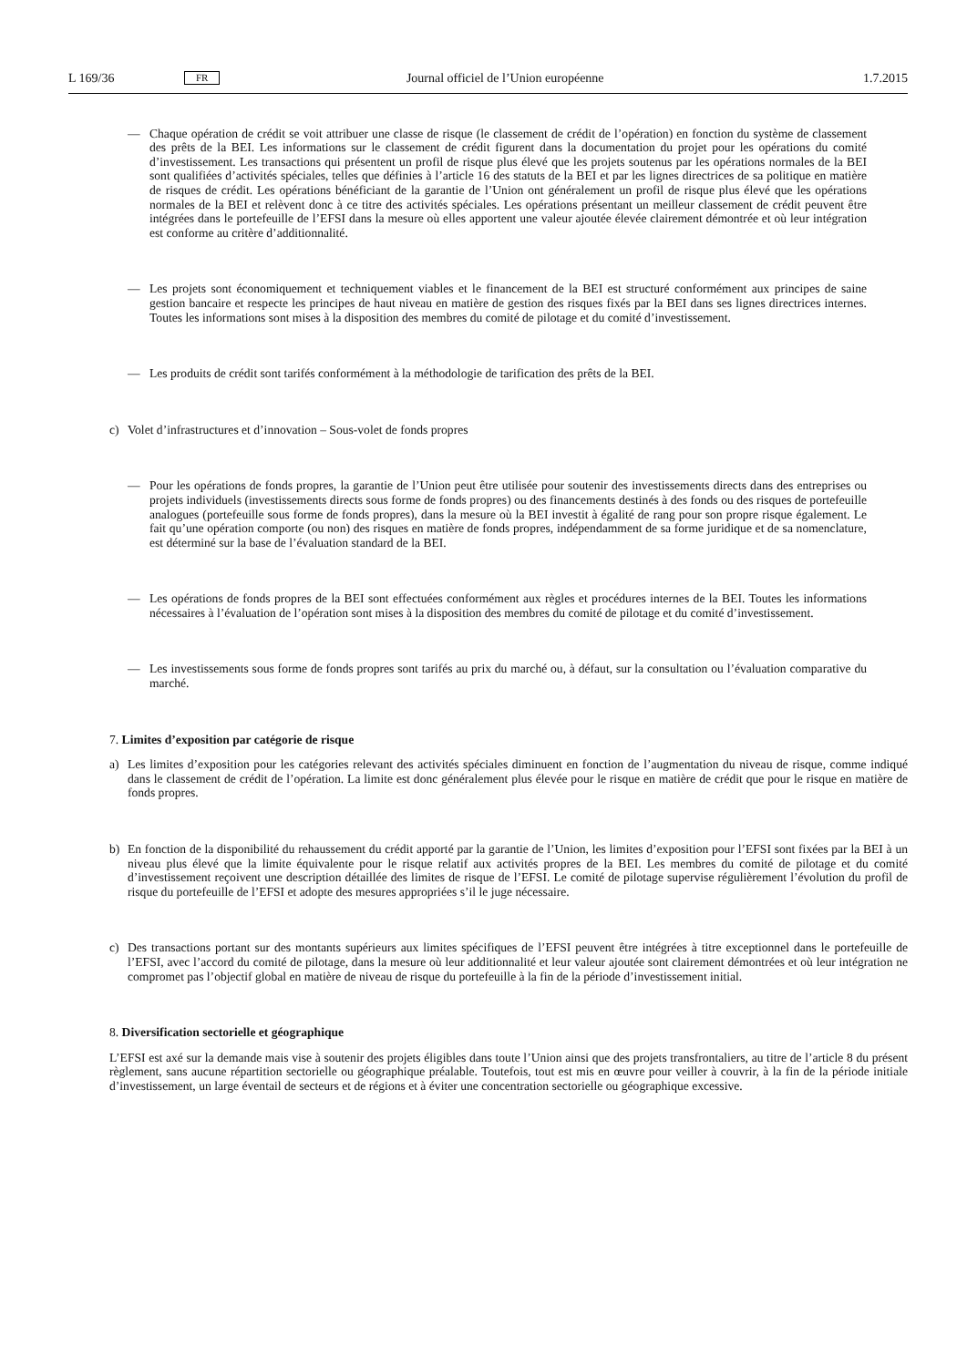L 169/36 FR Journal officiel de l’Union européenne 1.7.2015
— Chaque opération de crédit se voit attribuer une classe de risque (le classement de crédit de l’opération) en fonction du système de classement des prêts de la BEI. Les informations sur le classement de crédit figurent dans la documentation du projet pour les opérations du comité d’investissement. Les transactions qui présentent un profil de risque plus élevé que les projets soutenus par les opérations normales de la BEI sont qualifiées d’activités spéciales, telles que définies à l’article 16 des statuts de la BEI et par les lignes directrices de sa politique en matière de risques de crédit. Les opérations bénéficiant de la garantie de l’Union ont généralement un profil de risque plus élevé que les opérations normales de la BEI et relèvent donc à ce titre des activités spéciales. Les opérations présentant un meilleur classement de crédit peuvent être intégrées dans le portefeuille de l’EFSI dans la mesure où elles apportent une valeur ajoutée élevée clairement démontrée et où leur intégration est conforme au critère d’additionnalité.
— Les projets sont économiquement et techniquement viables et le financement de la BEI est structuré conformément aux principes de saine gestion bancaire et respecte les principes de haut niveau en matière de gestion des risques fixés par la BEI dans ses lignes directrices internes. Toutes les informations sont mises à la disposition des membres du comité de pilotage et du comité d’investissement.
— Les produits de crédit sont tarifés conformément à la méthodologie de tarification des prêts de la BEI.
c) Volet d’infrastructures et d’innovation – Sous-volet de fonds propres
— Pour les opérations de fonds propres, la garantie de l’Union peut être utilisée pour soutenir des investissements directs dans des entreprises ou projets individuels (investissements directs sous forme de fonds propres) ou des financements destinés à des fonds ou des risques de portefeuille analogues (portefeuille sous forme de fonds propres), dans la mesure où la BEI investit à égalité de rang pour son propre risque également. Le fait qu’une opération comporte (ou non) des risques en matière de fonds propres, indépendamment de sa forme juridique et de sa nomenclature, est déterminé sur la base de l’évaluation standard de la BEI.
— Les opérations de fonds propres de la BEI sont effectuées conformément aux règles et procédures internes de la BEI. Toutes les informations nécessaires à l’évaluation de l’opération sont mises à la disposition des membres du comité de pilotage et du comité d’investissement.
— Les investissements sous forme de fonds propres sont tarifés au prix du marché ou, à défaut, sur la consultation ou l’évaluation comparative du marché.
7. Limites d’exposition par catégorie de risque
a) Les limites d’exposition pour les catégories relevant des activités spéciales diminuent en fonction de l’augmentation du niveau de risque, comme indiqué dans le classement de crédit de l’opération. La limite est donc généralement plus élevée pour le risque en matière de crédit que pour le risque en matière de fonds propres.
b) En fonction de la disponibilité du rehaussement du crédit apporté par la garantie de l’Union, les limites d’exposition pour l’EFSI sont fixées par la BEI à un niveau plus élevé que la limite équivalente pour le risque relatif aux activités propres de la BEI. Les membres du comité de pilotage et du comité d’investissement reçoivent une description détaillée des limites de risque de l’EFSI. Le comité de pilotage supervise régulièrement l’évolution du profil de risque du portefeuille de l’EFSI et adopte des mesures appropriées s’il le juge nécessaire.
c) Des transactions portant sur des montants supérieurs aux limites spécifiques de l’EFSI peuvent être intégrées à titre exceptionnel dans le portefeuille de l’EFSI, avec l’accord du comité de pilotage, dans la mesure où leur additionnalité et leur valeur ajoutée sont clairement démontrées et où leur intégration ne compromet pas l’objectif global en matière de niveau de risque du portefeuille à la fin de la période d’investissement initial.
8. Diversification sectorielle et géographique
L’EFSI est axé sur la demande mais vise à soutenir des projets éligibles dans toute l’Union ainsi que des projets trans­frontaliers, au titre de l’article 8 du présent règlement, sans aucune répartition sectorielle ou géographique préalable. Toutefois, tout est mis en œuvre pour veiller à couvrir, à la fin de la période initiale d’investissement, un large éventail de secteurs et de régions et à éviter une concentration sectorielle ou géographique excessive.